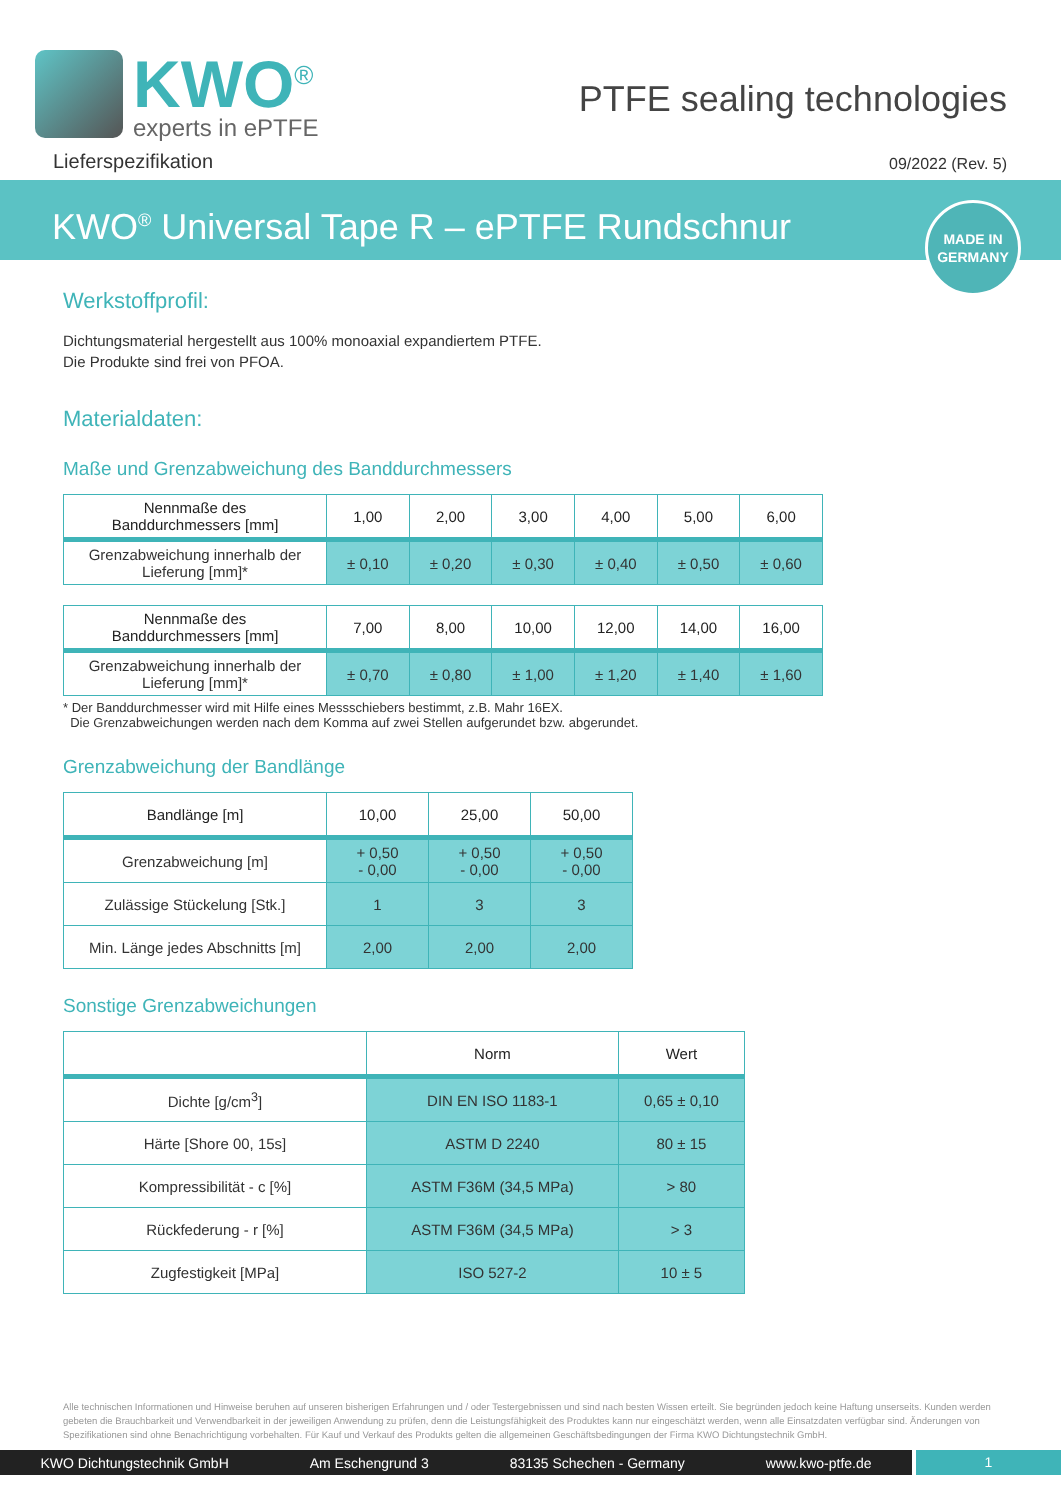KWO<sup>®</sup>
experts in ePTFE
PTFE sealing technologies
Lieferspezifikation 09/2022 (Rev. 5)
KWO<sup>®</sup> Universal Tape R – ePTFE Rundschnur
MADE IN
GERMANY
Werkstoffprofil:
Dichtungsmaterial hergestellt aus 100% monoaxial expandiertem PTFE.
Die Produkte sind frei von PFOA.
Materialdaten:
Maße und Grenzabweichung des Banddurchmessers
| Nennmaße des Banddurchmessers [mm] | 1,00 | 2,00 | 3,00 | 4,00 | 5,00 | 6,00 |
| --- | --- | --- | --- | --- | --- | --- |
| Grenzabweichung innerhalb der Lieferung [mm]* | ± 0,10 | ± 0,20 | ± 0,30 | ± 0,40 | ± 0,50 | ± 0,60 |
| Nennmaße des Banddurchmessers [mm] | 7,00 | 8,00 | 10,00 | 12,00 | 14,00 | 16,00 |
| --- | --- | --- | --- | --- | --- | --- |
| Grenzabweichung innerhalb der Lieferung [mm]* | ± 0,70 | ± 0,80 | ± 1,00 | ± 1,20 | ± 1,40 | ± 1,60 |
* Der Banddurchmesser wird mit Hilfe eines Messschiebers bestimmt, z.B. Mahr 16EX.
Die Grenzabweichungen werden nach dem Komma auf zwei Stellen aufgerundet bzw. abgerundet.
Grenzabweichung der Bandlänge
| Bandlänge [m] | 10,00 | 25,00 | 50,00 |
| --- | --- | --- | --- |
| Grenzabweichung [m] | + 0,50 - 0,00 | + 0,50 - 0,00 | + 0,50 - 0,00 |
| Zulässige Stückelung [Stk.] | 1 | 3 | 3 |
| Min. Länge jedes Abschnitts [m] | 2,00 | 2,00 | 2,00 |
Sonstige Grenzabweichungen
| | Norm | Wert |
| --- | --- | --- |
| Dichte [g/cm<sup>3</sup>] | DIN EN ISO 1183-1 | 0,65 ± 0,10 |
| Härte [Shore 00, 15s] | ASTM D 2240 | 80 ± 15 |
| Kompressibilität - c [%] | ASTM F36M (34,5 MPa) | > 80 |
| Rückfederung - r [%] | ASTM F36M (34,5 MPa) | > 3 |
| Zugfestigkeit [MPa] | ISO 527-2 | 10 ± 5 |
Alle technischen Informationen und Hinweise beruhen auf unseren bisherigen Erfahrungen und / oder Testergebnissen und sind nach besten Wissen erteilt. Sie begründen jedoch keine Haftung unserseits. Kunden werden gebeten die Brauchbarkeit und Verwendbarkeit in der jeweiligen Anwendung zu prüfen, denn die Leistungsfähigkeit des Produktes kann nur eingeschätzt werden, wenn alle Einsatzdaten verfügbar sind. Änderungen von Spezifikationen sind ohne Benachrichtigung vorbehalten. Für Kauf und Verkauf des Produkts gelten die allgemeinen Geschäftsbedingungen der Firma KWO Dichtungstechnik GmbH.
KWO Dichtungstechnik GmbH Am Eschengrund 3 83135 Schechen - Germany www.kwo-ptfe.de
1